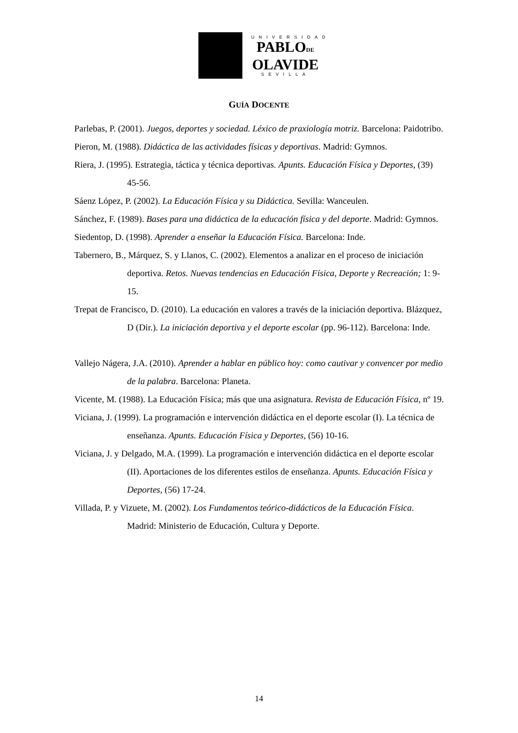UNIVERSIDAD
PABLODE
OLAVIDE
SEVILLA
GUÍA DOCENTE
Parlebas, P. (2001). Juegos, deportes y sociedad. Léxico de praxiología motriz. Barcelona: Paidotribo.
Pieron, M. (1988). Didáctica de las actividades físicas y deportivas. Madrid: Gymnos.
Riera, J. (1995). Estrategia, táctica y técnica deportivas. Apunts. Educación Física y Deportes, (39) 45-56.
Sáenz López, P. (2002). La Educación Física y su Didáctica. Sevilla: Wanceulen.
Sánchez, F. (1989). Bases para una didáctica de la educación física y del deporte. Madrid: Gymnos.
Siedentop, D. (1998). Aprender a enseñar la Educación Física. Barcelona: Inde.
Tabernero, B., Márquez, S. y Llanos, C. (2002). Elementos a analizar en el proceso de iniciación deportiva. Retos. Nuevas tendencias en Educación Física, Deporte y Recreación; 1: 9-15.
Trepat de Francisco, D. (2010). La educación en valores a través de la iniciación deportiva. Blázquez, D (Dir.). La iniciación deportiva y el deporte escolar (pp. 96-112). Barcelona: Inde.
Vallejo Nágera, J.A. (2010). Aprender a hablar en público hoy: como cautivar y convencer por medio de la palabra. Barcelona: Planeta.
Vicente, M. (1988). La Educación Física; más que una asignatura. Revista de Educación Física, nº 19.
Viciana, J. (1999). La programación e intervención didáctica en el deporte escolar (I). La técnica de enseñanza. Apunts. Educación Física y Deportes, (56) 10-16.
Viciana, J. y Delgado, M.A. (1999). La programación e intervención didáctica en el deporte escolar (II). Aportaciones de los diferentes estilos de enseñanza. Apunts. Educación Física y Deportes, (56) 17-24.
Villada, P. y Vizuete, M. (2002). Los Fundamentos teórico-didácticos de la Educación Física. Madrid: Ministerio de Educación, Cultura y Deporte.
14